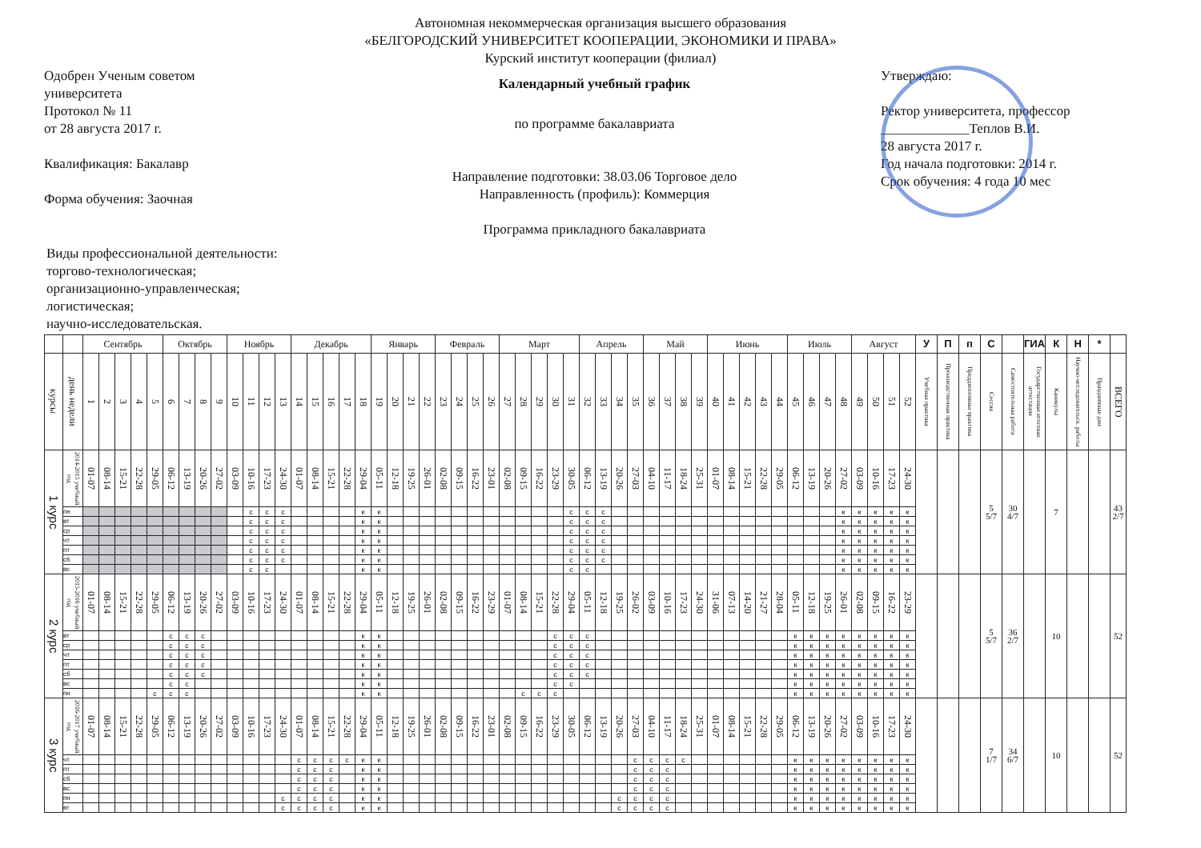Автономная некоммерческая организация высшего образования
«БЕЛГОРОДСКИЙ УНИВЕРСИТЕТ КООПЕРАЦИИ, ЭКОНОМИКИ И ПРАВА»
Курский институт кооперации (филиал)
Одобрен Ученым советом
университета
Протокол № 11
от 28 августа 2017 г.
Квалификация: Бакалавр
Форма обучения: Заочная
Календарный учебный график
по программе бакалавриата
Направление подготовки: 38.03.06 Торговое дело
Направленность (профиль): Коммерция
Программа прикладного бакалавриата
Утверждаю:
Ректор университета, профессор
_____________Теплов В.И.
28 августа 2017 г.
Год начала подготовки: 2014 г.
Срок обучения: 4 года 10 мес
Виды профессиональной деятельности:
торгово-технологическая;
организационно-управленческая;
логистическая;
научно-исследовательская.
| | | Сентябрь | | | | | Октябрь | | | | Ноябрь | | | | Декабрь | | | | | Январь | | | | Февраль | | | | Март | | | | | Апрель | | | | Май | | | | Июнь | | | | | Июль | | | | Август | | | | У | П | п | С | | ГИА | К | Н | * | |
| курсы | день недели | 1 | 2 | 3 | 4 | 5 | 6 | 7 | 8 | 9 | 10 | 11 | 12 | 13 | 14 | 15 | 16 | 17 | 18 | 19 | 20 | 21 | 22 | 23 | 24 | 25 | 26 | 27 | 28 | 29 | 30 | 31 | 32 | 33 | 34 | 35 | 36 | 37 | 38 | 39 | 40 | 41 | 42 | 43 | 44 | 45 | 46 | 47 | 48 | 49 | 50 | 51 | 52 | Учебная практика | Производственная практика | Преддипломная практика | Сессия | Самостоятельная работа | Государственная итоговая аттестация | Каникулы | Научно-исследовательск. работы | Праздничные дни | ВСЕГО |
| 1 курс | 2014-2015 учебный год | 01-07 | 08-14 | 15-21 | 22-28 | 29-05 | 06-12 | 13-19 | 20-26 | 27-02 | 03-09 | 10-16 | 17-23 | 24-30 | 01-07 | 08-14 | 15-21 | 22-28 | 29-04 | 05-11 | 12-18 | 19-25 | 26-01 | 02-08 | 09-15 | 16-22 | 23-01 | 02-08 | 09-15 | 16-22 | 23-29 | 30-05 | 06-12 | 13-19 | 20-26 | 27-03 | 04-10 | 11-17 | 18-24 | 25-31 | 01-07 | 08-14 | 15-21 | 22-28 | 29-05 | 06-12 | 13-19 | 20-26 | 27-02 | 03-09 | 10-16 | 17-23 | 24-30 | | | | 5 5/7 | 30 4/7 | | 7 | | | 43 2/7 |
| | пн | | | | | | | | | | | с | с | с | | | | | к | к | | | | | | | | | | | | с | с | с | | | | | | | | | | | | | | | к | к | к | к | к | | | | | | | | | | |
| | вт | | | | | | | | | | | с | с | с | | | | | к | к | | | | | | | | | | | | с | с | с | | | | | | | | | | | | | | | к | к | к | к | к | | | | | | | | | | |
| | ср | | | | | | | | | | | с | с | с | | | | | к | к | | | | | | | | | | | | с | с | с | | | | | | | | | | | | | | | к | к | к | к | к | | | | | | | | | | |
| | чт | | | | | | | | | | | с | с | с | | | | | к | к | | | | | | | | | | | | с | с | с | | | | | | | | | | | | | | | к | к | к | к | к | | | | | | | | | | |
| | пт | | | | | | | | | | | с | с | с | | | | | к | к | | | | | | | | | | | | с | с | с | | | | | | | | | | | | | | | к | к | к | к | к | | | | | | | | | | |
| | сб | | | | | | | | | | | с | с | с | | | | | к | к | | | | | | | | | | | | с | с | с | | | | | | | | | | | | | | | к | к | к | к | к | | | | | | | | | | |
| | вс | | | | | | | | | | | с | с | | | | | | к | к | | | | | | | | | | | | с | с | | | | | | | | | | | | | | | | к | к | к | к | к | | | | | | | | | | |
| 2 курс | 2015-2016 учебный год | 01-07 | 08-14 | 15-21 | 22-28 | 29-05 | 06-12 | 13-19 | 20-26 | 27-02 | 03-09 | 10-16 | 17-23 | 24-30 | 01-07 | 08-14 | 15-21 | 22-28 | 29-04 | 05-11 | 12-18 | 19-25 | 26-01 | 02-08 | 09-15 | 16-22 | 23-29 | 01-07 | 08-14 | 15-21 | 22-28 | 29-04 | 05-11 | 12-18 | 19-25 | 26-02 | 03-09 | 10-16 | 17-23 | 24-30 | 31-06 | 07-13 | 14-20 | 21-27 | 28-04 | 05-11 | 12-18 | 19-25 | 26-01 | 02-08 | 09-15 | 16-22 | 23-29 | | | | 5 5/7 | 36 2/7 | | 10 | | | 52 |
| | вт | | | | | | с | с | с | | | | | | | | | | к | к | | | | | | | | | | | с | с | с | | | | | | | | | | | | | к | к | к | к | к | к | к | к | | | | | | | | | | |
| | ср | | | | | | с | с | с | | | | | | | | | | к | к | | | | | | | | | | | с | с | с | | | | | | | | | | | | | к | к | к | к | к | к | к | к | | | | | | | | | | |
| | чт | | | | | | с | с | с | | | | | | | | | | к | к | | | | | | | | | | | с | с | с | | | | | | | | | | | | | к | к | к | к | к | к | к | к | | | | | | | | | | |
| | пт | | | | | | с | с | с | | | | | | | | | | к | к | | | | | | | | | | | с | с | с | | | | | | | | | | | | | к | к | к | к | к | к | к | к | | | | | | | | | | |
| | сб | | | | | | с | с | с | | | | | | | | | | к | к | | | | | | | | | | | с | с | с | | | | | | | | | | | | | к | к | к | к | к | к | к | к | | | | | | | | | | |
| | вс | | | | | | с | с | | | | | | | | | | | к | к | | | | | | | | | | | с | с | | | | | | | | | | | | | | к | к | к | к | к | к | к | к | | | | | | | | | | |
| | пн | | | | | с | с | с | | | | | | | | | | | к | к | | | | | | | | | с | с | с | | | | | | | | | | | | | | | к | к | к | к | к | к | к | к | | | | | | | | | | |
| 3 курс | 2016-2017 учебный год | 01-07 | 08-14 | 15-21 | 22-28 | 29-05 | 06-12 | 13-19 | 20-26 | 27-02 | 03-09 | 10-16 | 17-23 | 24-30 | 01-07 | 08-14 | 15-21 | 22-28 | 29-04 | 05-11 | 12-18 | 19-25 | 26-01 | 02-08 | 09-15 | 16-22 | 23-01 | 02-08 | 09-15 | 16-22 | 23-29 | 30-05 | 06-12 | 13-19 | 20-26 | 27-03 | 04-10 | 11-17 | 18-24 | 25-31 | 01-07 | 08-14 | 15-21 | 22-28 | 29-05 | 06-12 | 13-19 | 20-26 | 27-02 | 03-09 | 10-16 | 17-23 | 24-30 | | | | 7 1/7 | 34 6/7 | | 10 | | | 52 |
| | чт | | | | | | | | | | | | | | с | с | с | с | к | к | | | | | | | | | | | | | | | | с | с | с | с | | | | | | | к | к | к | к | к | к | к | к | | | | | | | | | | |
| | пт | | | | | | | | | | | | | | с | с | с | | к | к | | | | | | | | | | | | | | | | с | с | с | | | | | | | | к | к | к | к | к | к | к | к | | | | | | | | | | |
| | сб | | | | | | | | | | | | | | с | с | с | | к | к | | | | | | | | | | | | | | | | с | с | с | | | | | | | | к | к | к | к | к | к | к | к | | | | | | | | | | |
| | вс | | | | | | | | | | | | | | с | с | с | | к | к | | | | | | | | | | | | | | | | с | с | с | | | | | | | | к | к | к | к | к | к | к | к | | | | | | | | | | |
| | пн | | | | | | | | | | | | | с | с | с | с | | к | к | | | | | | | | | | | | | | | с | с | с | с | | | | | | | | к | к | к | к | к | к | к | к | | | | | | | | | | |
| | вт | | | | | | | | | | | | | с | с | с | с | | к | к | | | | | | | | | | | | | | | с | с | с | с | | | | | | | | к | к | к | к | к | к | к | к | | | | | | | | | | |